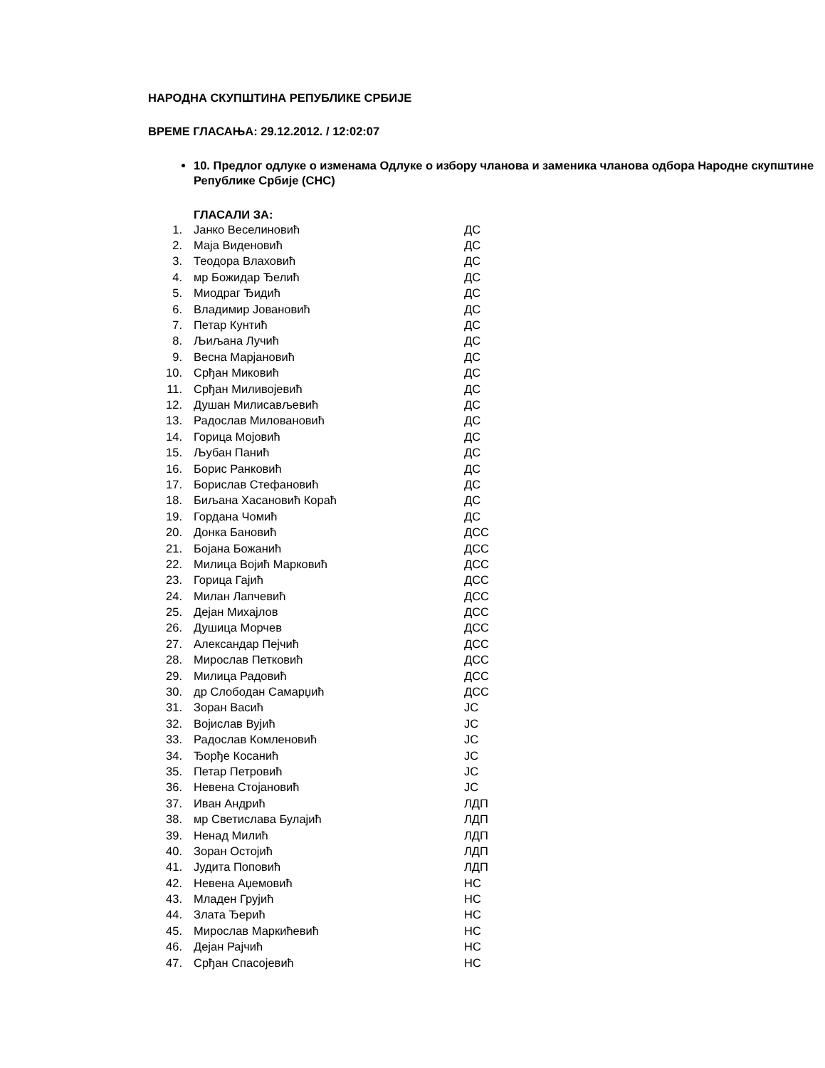НАРОДНА СКУПШТИНА РЕПУБЛИКЕ СРБИЈЕ
ВРЕМЕ ГЛАСАЊА: 29.12.2012. / 12:02:07
10. Предлог одлуке о изменама Одлуке о избору чланова и заменика чланова одбора Народне скупштине Републике Србије (СНС)
ГЛАСАЛИ ЗА:
| 1. | Јанко Веселиновић | ДС |
| 2. | Маја Виденовић | ДС |
| 3. | Теодора Влаховић | ДС |
| 4. | мр Божидар Ђелић | ДС |
| 5. | Миодраг Ђидић | ДС |
| 6. | Владимир Јовановић | ДС |
| 7. | Петар Кунтић | ДС |
| 8. | Љиљана Лучић | ДС |
| 9. | Весна Марјановић | ДС |
| 10. | Срђан Миковић | ДС |
| 11. | Срђан Миливојевић | ДС |
| 12. | Душан Милисављевић | ДС |
| 13. | Радослав Миловановић | ДС |
| 14. | Горица Мојовић | ДС |
| 15. | Љубан Панић | ДС |
| 16. | Борис Ранковић | ДС |
| 17. | Борислав Стефановић | ДС |
| 18. | Биљана Хасановић Кораћ | ДС |
| 19. | Гордана Чомић | ДС |
| 20. | Донка Бановић | ДСС |
| 21. | Бојана Божанић | ДСС |
| 22. | Милица Војић Марковић | ДСС |
| 23. | Горица Гајић | ДСС |
| 24. | Милан Лапчевић | ДСС |
| 25. | Дејан Михајлов | ДСС |
| 26. | Душица Морчев | ДСС |
| 27. | Александар Пејчић | ДСС |
| 28. | Мирослав Петковић | ДСС |
| 29. | Милица Радовић | ДСС |
| 30. | др Слободан Самарџић | ДСС |
| 31. | Зоран Васић | ЈС |
| 32. | Војислав Вујић | ЈС |
| 33. | Радослав Комленовић | ЈС |
| 34. | Ђорђе Косанић | ЈС |
| 35. | Петар Петровић | ЈС |
| 36. | Невена Стојановић | ЈС |
| 37. | Иван Андрић | ЛДП |
| 38. | мр Светислава Булајић | ЛДП |
| 39. | Ненад Милић | ЛДП |
| 40. | Зоран Остојић | ЛДП |
| 41. | Јудита Поповић | ЛДП |
| 42. | Невена Аџемовић | НС |
| 43. | Младен Грујић | НС |
| 44. | Злата Ђерић | НС |
| 45. | Мирослав Маркићевић | НС |
| 46. | Дејан Рајчић | НС |
| 47. | Срђан Спасојевић | НС |